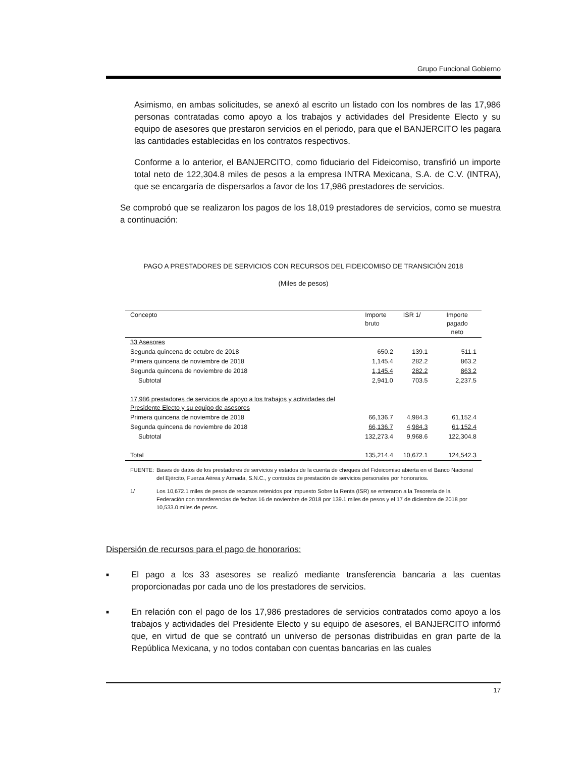Grupo Funcional Gobierno
Asimismo, en ambas solicitudes, se anexó al escrito un listado con los nombres de las 17,986 personas contratadas como apoyo a los trabajos y actividades del Presidente Electo y su equipo de asesores que prestaron servicios en el periodo, para que el BANJERCITO les pagara las cantidades establecidas en los contratos respectivos.
Conforme a lo anterior, el BANJERCITO, como fiduciario del Fideicomiso, transfirió un importe total neto de 122,304.8 miles de pesos a la empresa INTRA Mexicana, S.A. de C.V. (INTRA), que se encargaría de dispersarlos a favor de los 17,986 prestadores de servicios.
Se comprobó que se realizaron los pagos de los 18,019 prestadores de servicios, como se muestra a continuación:
PAGO A PRESTADORES DE SERVICIOS CON RECURSOS DEL FIDEICOMISO DE TRANSICIÓN 2018
(Miles de pesos)
| Concepto | Importe bruto | ISR 1/ | Importe pagado neto |
| --- | --- | --- | --- |
| 33 Asesores | | | |
| Segunda quincena de octubre de 2018 | 650.2 | 139.1 | 511.1 |
| Primera quincena de noviembre de 2018 | 1,145.4 | 282.2 | 863.2 |
| Segunda quincena de noviembre de 2018 | 1,145.4 | 282.2 | 863.2 |
| Subtotal | 2,941.0 | 703.5 | 2,237.5 |
| 17,986 prestadores de servicios de apoyo a los trabajos y actividades del Presidente Electo y su equipo de asesores | | | |
| Primera quincena de noviembre de 2018 | 66,136.7 | 4,984.3 | 61,152.4 |
| Segunda quincena de noviembre de 2018 | 66,136.7 | 4,984.3 | 61,152.4 |
| Subtotal | 132,273.4 | 9,968.6 | 122,304.8 |
| Total | 135,214.4 | 10,672.1 | 124,542.3 |
FUENTE: Bases de datos de los prestadores de servicios y estados de la cuenta de cheques del Fideicomiso abierta en el Banco Nacional del Ejército, Fuerza Aérea y Armada, S.N.C., y contratos de prestación de servicios personales por honorarios.
1/ Los 10,672.1 miles de pesos de recursos retenidos por Impuesto Sobre la Renta (ISR) se enteraron a la Tesorería de la Federación con transferencias de fechas 16 de noviembre de 2018 por 139.1 miles de pesos y el 17 de diciembre de 2018 por 10,533.0 miles de pesos.
Dispersión de recursos para el pago de honorarios:
■ El pago a los 33 asesores se realizó mediante transferencia bancaria a las cuentas proporcionadas por cada uno de los prestadores de servicios.
■ En relación con el pago de los 17,986 prestadores de servicios contratados como apoyo a los trabajos y actividades del Presidente Electo y su equipo de asesores, el BANJERCITO informó que, en virtud de que se contrató un universo de personas distribuidas en gran parte de la República Mexicana, y no todos contaban con cuentas bancarias en las cuales
17